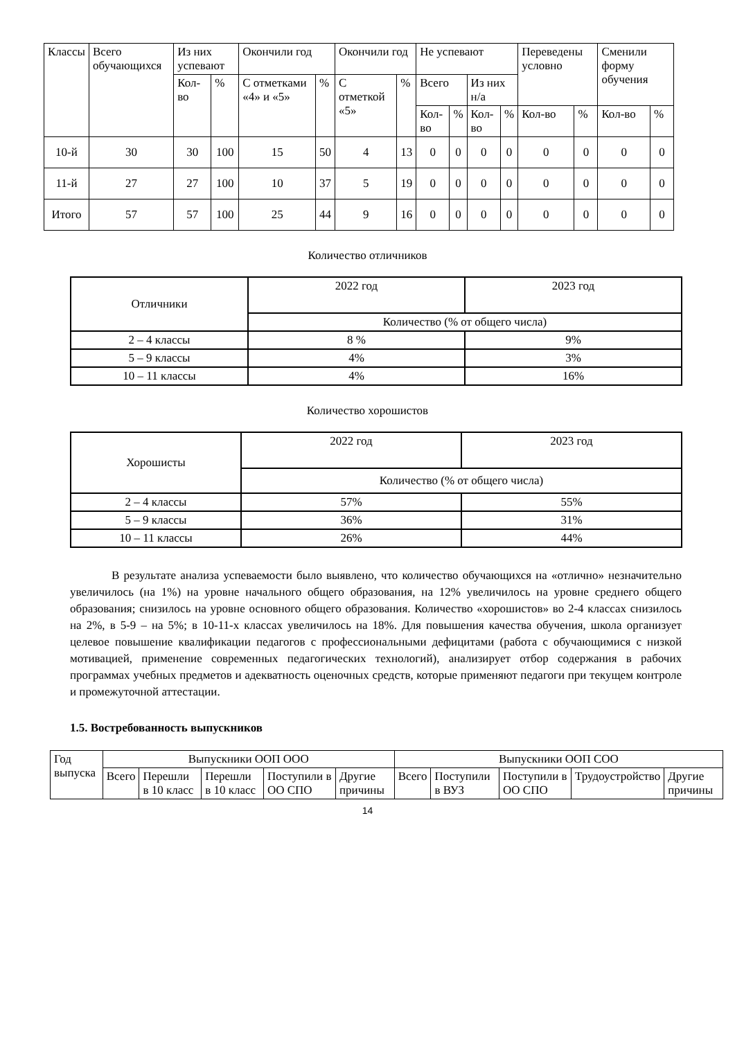| Классы | Всего обучающихся | Из них успевают | | Окончили год | | Окончили год | | Не успевают | | | | Переведены условно | | Сменили форму обучения | |
| --- | --- | --- | --- | --- | --- | --- | --- | --- | --- | --- | --- | --- | --- | --- | --- |
| | | Кол-во | % | С отметками «4» и «5» | % | С отметкой «5» | % | Всего | | Из них н/а | | | | | |
| | | | | | | | | Кол-во | % | Кол-во | % | Кол-во | % | Кол-во | % |
| 10-й | 30 | 30 | 100 | 15 | 50 | 4 | 13 | 0 | 0 | 0 | 0 | 0 | 0 | 0 | 0 |
| 11-й | 27 | 27 | 100 | 10 | 37 | 5 | 19 | 0 | 0 | 0 | 0 | 0 | 0 | 0 | 0 |
| Итого | 57 | 57 | 100 | 25 | 44 | 9 | 16 | 0 | 0 | 0 | 0 | 0 | 0 | 0 | 0 |
Количество отличников
| Отличники | 2022 год | 2023 год |
| | Количество (% от общего числа) | |
| 2 – 4 классы | 8 % | 9% |
| 5 – 9 классы | 4% | 3% |
| 10 – 11 классы | 4% | 16% |
Количество хорошистов
| Хорошисты | 2022 год | 2023 год |
| | Количество (% от общего числа) | |
| 2 – 4 классы | 57% | 55% |
| 5 – 9 классы | 36% | 31% |
| 10 – 11 классы | 26% | 44% |
В результате анализа успеваемости было выявлено, что количество обучающихся на «отлично» незначительно увеличилось (на 1%) на уровне начального общего образования, на 12% увеличилось на уровне среднего общего образования; снизилось на уровне основного общего образования. Количество «хорошистов» во 2-4 классах снизилось на 2%, в 5-9 – на 5%; в 10-11-х классах увеличилось на 18%. Для повышения качества обучения, школа организует целевое повышение квалификации педагогов с профессиональными дефицитами (работа с обучающимися с низкой мотивацией, применение современных педагогических технологий), анализирует отбор содержания в рабочих программах учебных предметов и адекватность оценочных средств, которые применяют педагоги при текущем контроле и промежуточной аттестации.
1.5. Востребованность выпускников
| Год выпуска | Выпускники ООП ООО | | | | | Выпускники ООП СОО | | | | |
| --- | --- | --- | --- | --- | --- | --- | --- | --- | --- | --- |
| | Всего | Перешли в 10 класс | Перешли в 10 класс | Поступили в ОО СПО | Другие причины | Всего | Поступили в ВУЗ | Поступили в ОО СПО | Трудоустройство | Другие причины |
14